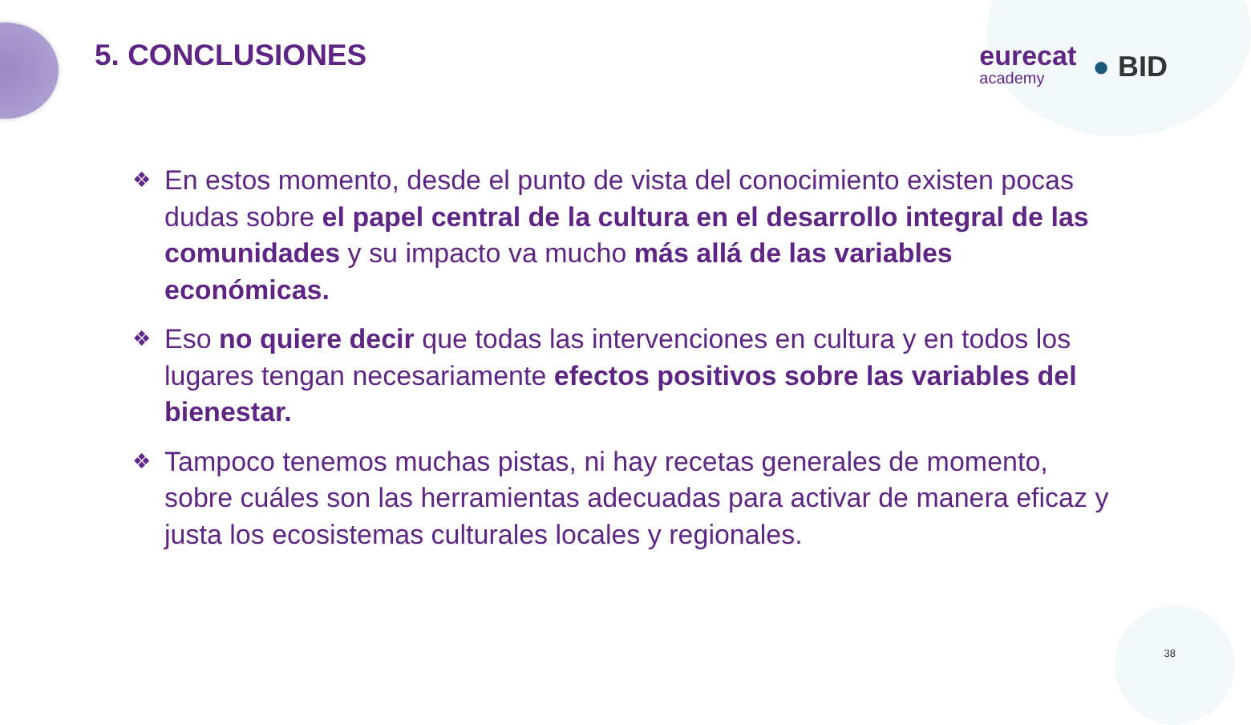eurecat
academy
● BID
5. CONCLUSIONES
❖ En estos momento, desde el punto de vista del conocimiento existen pocas dudas sobre el papel central de la cultura en el desarrollo integral de las comunidades y su impacto va mucho más allá de las variables económicas.
❖ Eso no quiere decir que todas las intervenciones en cultura y en todos los lugares tengan necesariamente efectos positivos sobre las variables del bienestar.
❖ Tampoco tenemos muchas pistas, ni hay recetas generales de momento, sobre cuáles son las herramientas adecuadas para activar de manera eficaz y justa los ecosistemas culturales locales y regionales.
38